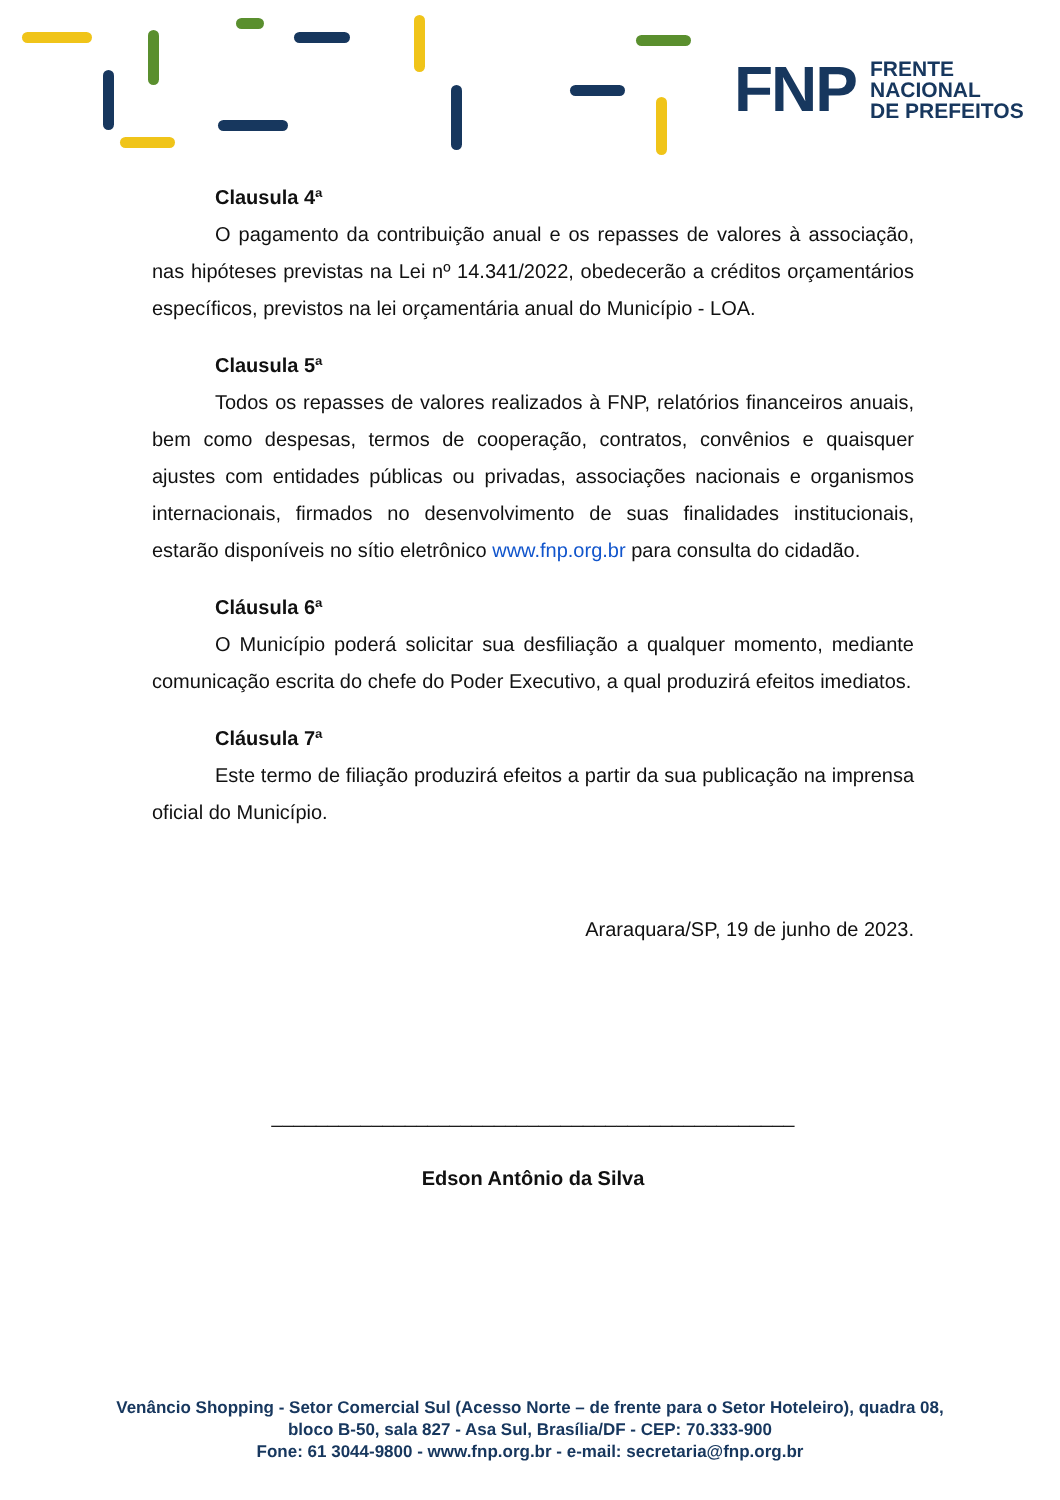FNP
FRENTE
NACIONAL
DE PREFEITOS
Clausula 4ª
O pagamento da contribuição anual e os repasses de valores à associação, nas hipóteses previstas na Lei nº 14.341/2022, obedecerão a créditos orçamentários específicos, previstos na lei orçamentária anual do Município - LOA.
Clausula 5ª
Todos os repasses de valores realizados à FNP, relatórios financeiros anuais, bem como despesas, termos de cooperação, contratos, convênios e quaisquer ajustes com entidades públicas ou privadas, associações nacionais e organismos internacionais, firmados no desenvolvimento de suas finalidades institucionais, estarão disponíveis no sítio eletrônico www.fnp.org.br para consulta do cidadão.
Cláusula 6ª
O Município poderá solicitar sua desfiliação a qualquer momento, mediante comunicação escrita do chefe do Poder Executivo, a qual produzirá efeitos imediatos.
Cláusula 7ª
Este termo de filiação produzirá efeitos a partir da sua publicação na imprensa oficial do Município.
Araraquara/SP, 19 de junho de 2023.
_______________________________________________
Edson Antônio da Silva
Venâncio Shopping - Setor Comercial Sul (Acesso Norte – de frente para o Setor Hoteleiro), quadra 08,
bloco B-50, sala 827 - Asa Sul, Brasília/DF - CEP: 70.333-900
Fone: 61 3044-9800 - www.fnp.org.br - e-mail: secretaria@fnp.org.br